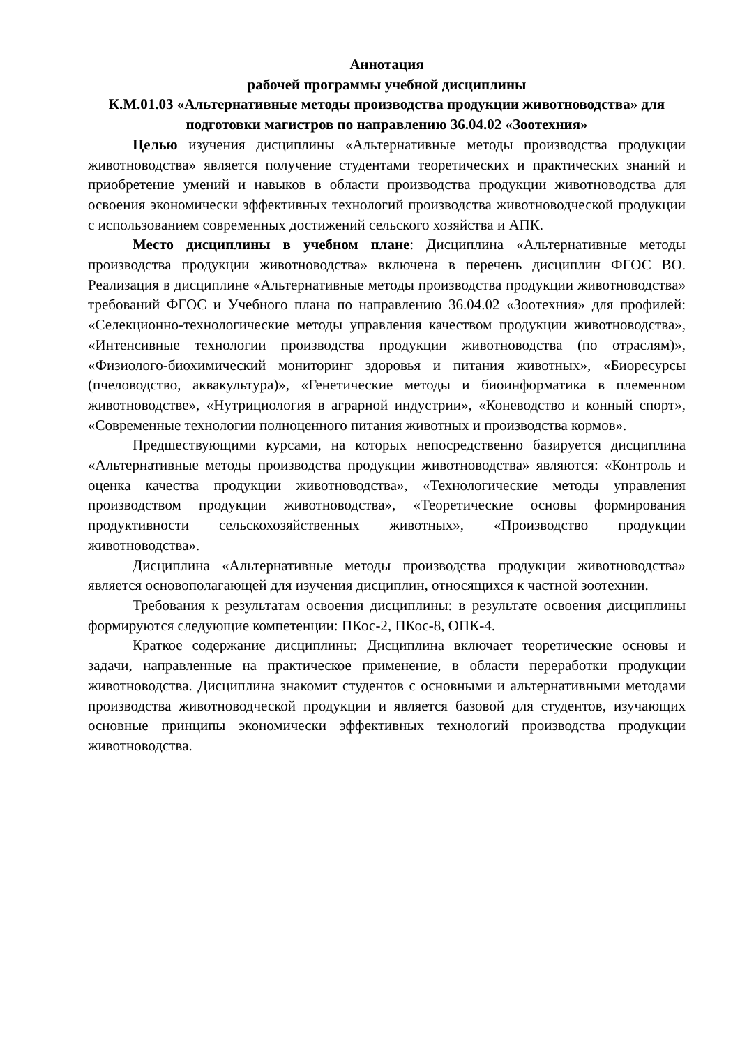Аннотация
рабочей программы учебной дисциплины
К.М.01.03 «Альтернативные методы производства продукции животноводства» для подготовки магистров по направлению 36.04.02 «Зоотехния»
Целью изучения дисциплины «Альтернативные методы производства продукции животноводства» является получение студентами теоретических и практических знаний и приобретение умений и навыков в области производства продукции животноводства для освоения экономически эффективных технологий производства животноводческой продукции с использованием современных достижений сельского хозяйства и АПК.
Место дисциплины в учебном плане: Дисциплина «Альтернативные методы производства продукции животноводства» включена в перечень дисциплин ФГОС ВО. Реализация в дисциплине «Альтернативные методы производства продукции животноводства» требований ФГОС и Учебного плана по направлению 36.04.02 «Зоотехния» для профилей: «Селекционно-технологические методы управления качеством продукции животноводства», «Интенсивные технологии производства продукции животноводства (по отраслям)», «Физиолого-биохимический мониторинг здоровья и питания животных», «Биоресурсы (пчеловодство, аквакультура)», «Генетические методы и биоинформатика в племенном животноводстве», «Нутрициология в аграрной индустрии», «Коневодство и конный спорт», «Современные технологии полноценного питания животных и производства кормов».
Предшествующими курсами, на которых непосредственно базируется дисциплина «Альтернативные методы производства продукции животноводства» являются: «Контроль и оценка качества продукции животноводства», «Технологические методы управления производством продукции животноводства», «Теоретические основы формирования продуктивности сельскохозяйственных животных», «Производство продукции животноводства».
Дисциплина «Альтернативные методы производства продукции животноводства» является основополагающей для изучения дисциплин, относящихся к частной зоотехнии.
Требования к результатам освоения дисциплины: в результате освоения дисциплины формируются следующие компетенции: ПКос-2, ПКос-8, ОПК-4.
Краткое содержание дисциплины: Дисциплина включает теоретические основы и задачи, направленные на практическое применение, в области переработки продукции животноводства. Дисциплина знакомит студентов с основными и альтернативными методами производства животноводческой продукции и является базовой для студентов, изучающих основные принципы экономически эффективных технологий производства продукции животноводства.